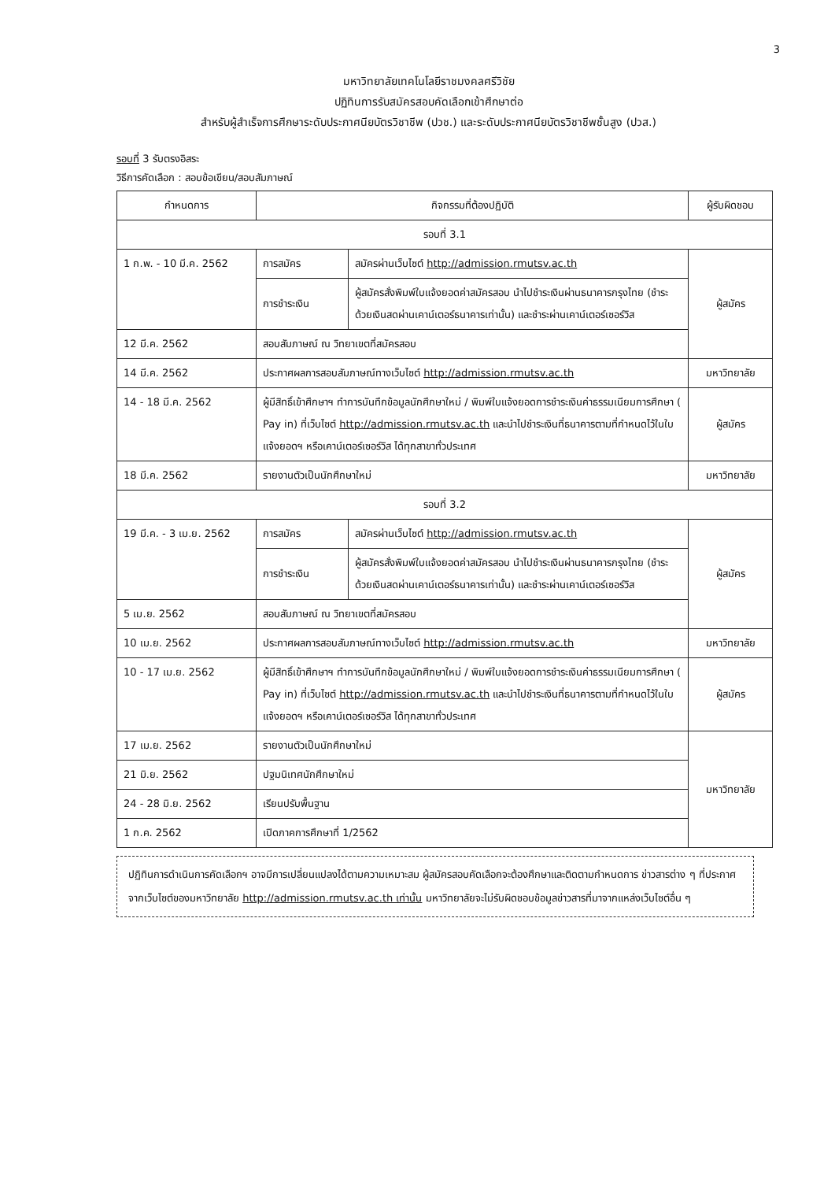3
มหาวิทยาลัยเทคโนโลยีราชมงคลศรีวิชัย
ปฏิทินการรับสมัครสอบคัดเลือกเข้าศึกษาต่อ
สำหรับผู้สำเร็จการศึกษาระดับประกาศนียบัตรวิชาชีพ (ปวช.) และระดับประกาศนียบัตรวิชาชีพชั้นสูง (ปวส.)
รอบที่ 3 รับตรงอิสระ
วิธีการคัดเลือก : สอบข้อเขียน/สอบสัมภาษณ์
| กำหนดการ | กิจกรรมที่ต้องปฏิบัติ | | ผู้รับผิดชอบ |
| --- | --- | --- | --- |
| รอบที่ 3.1 | | | |
| 1 ก.พ. - 10 มี.ค. 2562 | การสมัคร | สมัครผ่านเว็บไซต์ http://admission.rmutsv.ac.th | ผู้สมัคร |
| | การชำระเงิน | ผู้สมัครสั่งพิมพ์ใบแจ้งยอดค่าสมัครสอบ นำไปชำระเงินผ่านธนาคารกรุงไทย (ชำระด้วยเงินสดผ่านเคาน์เตอร์ธนาคารเท่านั้น) และชำระผ่านเคาน์เตอร์เซอร์วิส | |
| 12 มี.ค. 2562 | สอบสัมภาษณ์ ณ วิทยาเขตที่สมัครสอบ | | |
| 14 มี.ค. 2562 | ประกาศผลการสอบสัมภาษณ์ทางเว็บไซต์ http://admission.rmutsv.ac.th | | มหาวิทยาลัย |
| 14 - 18 มี.ค. 2562 | ผู้มีสิทธิ์เข้าศึกษาฯ ทำการบันทึกข้อมูลนักศึกษาใหม่ / พิมพ์ใบแจ้งยอดการชำระเงินค่าธรรมเนียมการศึกษา ( Pay in) ที่เว็บไซต์ http://admission.rmutsv.ac.th และนำไปชำระเงินที่ธนาคารตามที่กำหนดไว้ในใบแจ้งยอดฯ หรือเคาน์เตอร์เซอร์วิส ได้ทุกสาขาทั่วประเทศ | | ผู้สมัคร |
| 18 มี.ค. 2562 | รายงานตัวเป็นนักศึกษาใหม่ | | มหาวิทยาลัย |
| รอบที่ 3.2 | | | |
| 19 มี.ค. - 3 เม.ย. 2562 | การสมัคร | สมัครผ่านเว็บไซต์ http://admission.rmutsv.ac.th | ผู้สมัคร |
| | การชำระเงิน | ผู้สมัครสั่งพิมพ์ใบแจ้งยอดค่าสมัครสอบ นำไปชำระเงินผ่านธนาคารกรุงไทย (ชำระด้วยเงินสดผ่านเคาน์เตอร์ธนาคารเท่านั้น) และชำระผ่านเคาน์เตอร์เซอร์วิส | |
| 5 เม.ย. 2562 | สอบสัมภาษณ์ ณ วิทยาเขตที่สมัครสอบ | | |
| 10 เม.ย. 2562 | ประกาศผลการสอบสัมภาษณ์ทางเว็บไซต์ http://admission.rmutsv.ac.th | | มหาวิทยาลัย |
| 10 - 17 เม.ย. 2562 | ผู้มีสิทธิ์เข้าศึกษาฯ ทำการบันทึกข้อมูลนักศึกษาใหม่ / พิมพ์ใบแจ้งยอดการชำระเงินค่าธรรมเนียมการศึกษา ( Pay in) ที่เว็บไซต์ http://admission.rmutsv.ac.th และนำไปชำระเงินที่ธนาคารตามที่กำหนดไว้ในใบแจ้งยอดฯ หรือเคาน์เตอร์เซอร์วิส ได้ทุกสาขาทั่วประเทศ | | ผู้สมัคร |
| 17 เม.ย. 2562 | รายงานตัวเป็นนักศึกษาใหม่ | | มหาวิทยาลัย |
| 21 มิ.ย. 2562 | ปฐมนิเทศนักศึกษาใหม่ | | |
| 24 - 28 มิ.ย. 2562 | เรียนปรับพื้นฐาน | | |
| 1 ก.ค. 2562 | เปิดภาคการศึกษาที่ 1/2562 | | |
ปฏิทินการดำเนินการคัดเลือกฯ อาจมีการเปลี่ยนแปลงได้ตามความเหมาะสม ผู้สมัครสอบคัดเลือกจะต้องศึกษาและติดตามกำหนดการ ข่าวสารต่าง ๆ ที่ประกาศจากเว็บไซต์ของมหาวิทยาลัย http://admission.rmutsv.ac.th เท่านั้น มหาวิทยาลัยจะไม่รับผิดชอบข้อมูลข่าวสารที่มาจากแหล่งเว็บไซต์อื่น ๆ